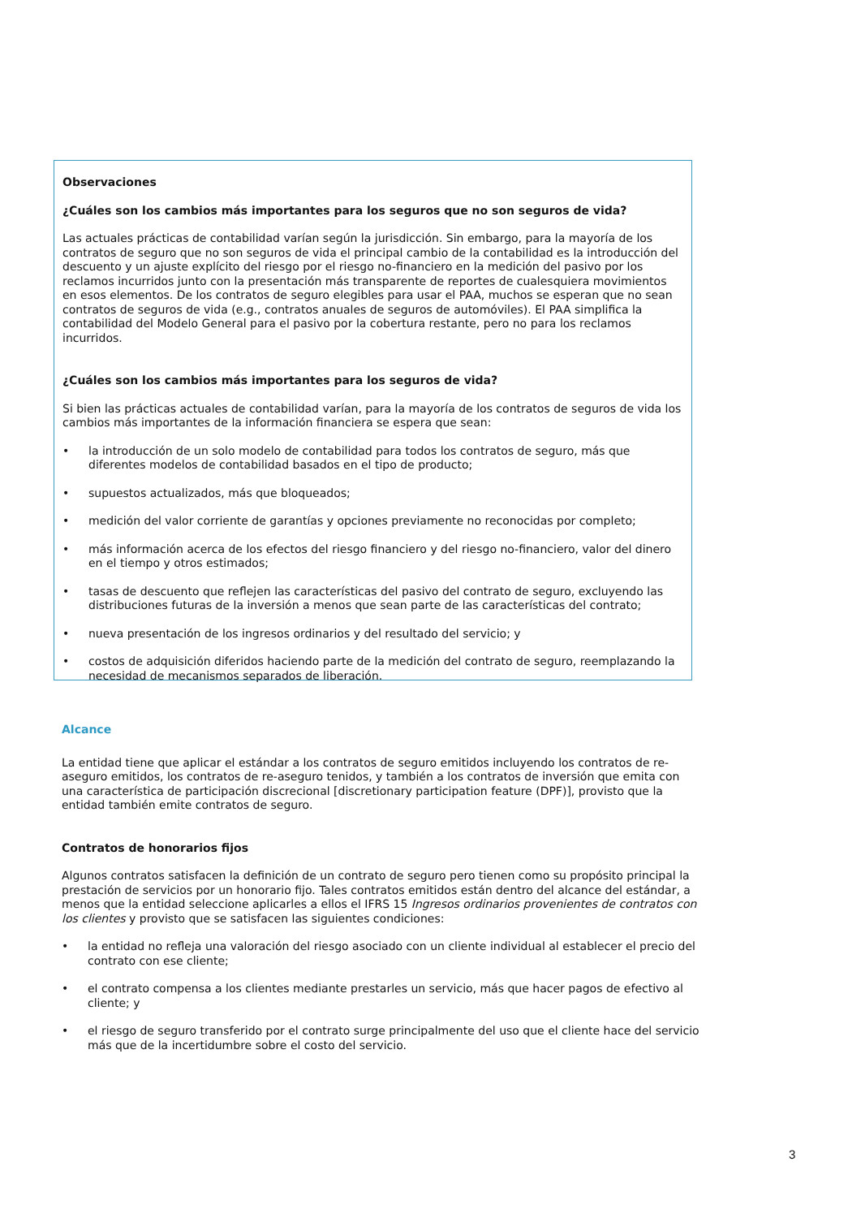Observaciones
¿Cuáles son los cambios más importantes para los seguros que no son seguros de vida?
Las actuales prácticas de contabilidad varían según la jurisdicción. Sin embargo, para la mayoría de los contratos de seguro que no son seguros de vida el principal cambio de la contabilidad es la introducción del descuento y un ajuste explícito del riesgo por el riesgo no-financiero en la medición del pasivo por los reclamos incurridos junto con la presentación más transparente de reportes de cualesquiera movimientos en esos elementos. De los contratos de seguro elegibles para usar el PAA, muchos se esperan que no sean contratos de seguros de vida (e.g., contratos anuales de seguros de automóviles). El PAA simplifica la contabilidad del Modelo General para el pasivo por la cobertura restante, pero no para los reclamos incurridos.
¿Cuáles son los cambios más importantes para los seguros de vida?
Si bien las prácticas actuales de contabilidad varían, para la mayoría de los contratos de seguros de vida los cambios más importantes de la información financiera se espera que sean:
• la introducción de un solo modelo de contabilidad para todos los contratos de seguro, más que diferentes modelos de contabilidad basados en el tipo de producto;
• supuestos actualizados, más que bloqueados;
• medición del valor corriente de garantías y opciones previamente no reconocidas por completo;
• más información acerca de los efectos del riesgo financiero y del riesgo no-financiero, valor del dinero en el tiempo y otros estimados;
• tasas de descuento que reflejen las características del pasivo del contrato de seguro, excluyendo las distribuciones futuras de la inversión a menos que sean parte de las características del contrato;
• nueva presentación de los ingresos ordinarios y del resultado del servicio; y
• costos de adquisición diferidos haciendo parte de la medición del contrato de seguro, reemplazando la necesidad de mecanismos separados de liberación.
Alcance
La entidad tiene que aplicar el estándar a los contratos de seguro emitidos incluyendo los contratos de re-aseguro emitidos, los contratos de re-aseguro tenidos, y también a los contratos de inversión que emita con una característica de participación discrecional [discretionary participation feature (DPF)], provisto que la entidad también emite contratos de seguro.
Contratos de honorarios fijos
Algunos contratos satisfacen la definición de un contrato de seguro pero tienen como su propósito principal la prestación de servicios por un honorario fijo. Tales contratos emitidos están dentro del alcance del estándar, a menos que la entidad seleccione aplicarles a ellos el IFRS 15 Ingresos ordinarios provenientes de contratos con los clientes y provisto que se satisfacen las siguientes condiciones:
• la entidad no refleja una valoración del riesgo asociado con un cliente individual al establecer el precio del contrato con ese cliente;
• el contrato compensa a los clientes mediante prestarles un servicio, más que hacer pagos de efectivo al cliente; y
• el riesgo de seguro transferido por el contrato surge principalmente del uso que el cliente hace del servicio más que de la incertidumbre sobre el costo del servicio.
3